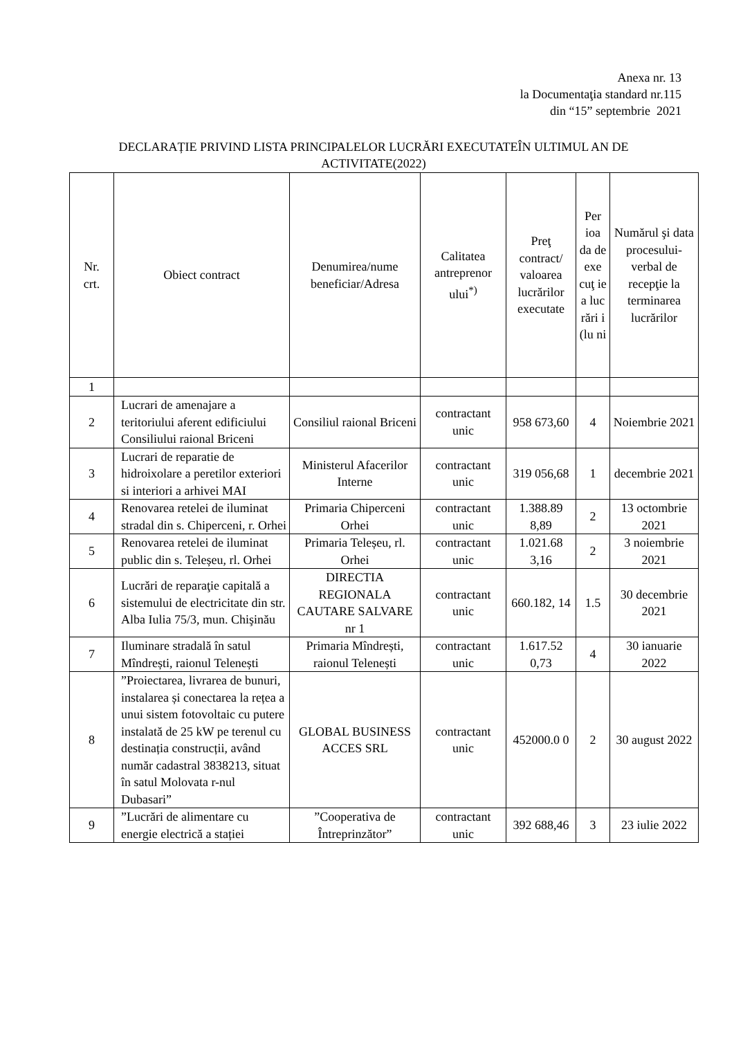Anexa nr. 13
la Documentaţia standard nr.115
din “15” septembrie 2021
DECLARAȚIE PRIVIND LISTA PRINCIPALELOR LUCRĂRI EXECUTATEÎN ULTIMUL AN DE ACTIVITATE(2022)
| Nr. crt. | Obiect contract | Denumirea/nume beneficiar/Adresa | Calitatea antreprenor ului<sup>*)</sup> | Preţ contract/ valoarea lucrărilor executate | Per ioa da de exe cuţ ie a luc rări i (lu ni | Numărul şi data procesului-verbal de recepţie la terminarea lucrărilor |
| --- | --- | --- | --- | --- | --- | --- |
| 1 | | | | | | |
| 2 | Lucrari de amenajare a teritoriului aferent edificiului Consiliului raional Briceni | Consiliul raional Briceni | contractant unic | 958 673,60 | 4 | Noiembrie 2021 |
| 3 | Lucrari de reparatie de hidroixolare a peretilor exteriori si interiori a arhivei MAI | Ministerul Afacerilor Interne | contractant unic | 319 056,68 | 1 | decembrie 2021 |
| 4 | Renovarea retelei de iluminat stradal din s. Chiperceni, r. Orhei | Primaria Chiperceni Orhei | contractant unic | 1.388.89 8,89 | 2 | 13 octombrie 2021 |
| 5 | Renovarea retelei de iluminat public din s. Teleșeu, rl. Orhei | Primaria Teleșeu, rl. Orhei | contractant unic | 1.021.68 3,16 | 2 | 3 noiembrie 2021 |
| 6 | Lucrări de reparaţie capitală a sistemului de electricitate din str. Alba Iulia 75/3, mun. Chişinău | DIRECTIA REGIONALA CAUTARE SALVARE nr 1 | contractant unic | 660.182, 14 | 1.5 | 30 decembrie 2021 |
| 7 | Iluminare stradală în satul Mîndrești, raionul Telenești | Primaria Mîndrești, raionul Telenești | contractant unic | 1.617.52 0,73 | 4 | 30 ianuarie 2022 |
| 8 | ”Proiectarea, livrarea de bunuri, instalarea și conectarea la rețea a unui sistem fotovoltaic cu putere instalată de 25 kW pe terenul cu destinația construcții, având număr cadastral 3838213, situat în satul Molovata r-nul Dubasari” | GLOBAL BUSINESS ACCES SRL | contractant unic | 452000.0 0 | 2 | 30 august 2022 |
| 9 | ”Lucrări de alimentare cu energie electrică a stației | ”Cooperativa de Întreprinzător” | contractant unic | 392 688,46 | 3 | 23 iulie 2022 |